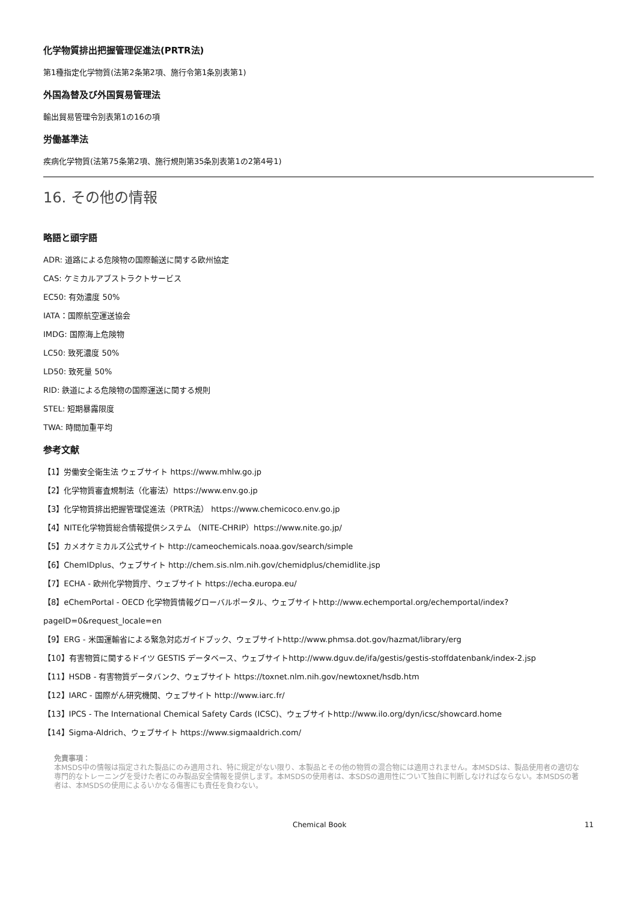化学物質排出把握管理促進法(PRTR法)
第1種指定化学物質(法第2条第2項、施行令第1条別表第1)
外国為替及び外国貿易管理法
輸出貿易管理令別表第1の16の項
労働基準法
疾病化学物質(法第75条第2項、施行規則第35条別表第1の2第4号1)
16. その他の情報
略語と頭字語
ADR: 道路による危険物の国際輸送に関する欧州協定
CAS: ケミカルアブストラクトサービス
EC50: 有効濃度 50%
IATA：国際航空運送協会
IMDG: 国際海上危険物
LC50: 致死濃度 50%
LD50: 致死量 50%
RID: 鉄道による危険物の国際運送に関する規則
STEL: 短期暴露限度
TWA: 時間加重平均
参考文献
【1】労働安全衛生法 ウェブサイト https://www.mhlw.go.jp
【2】化学物質審査規制法（化審法）https://www.env.go.jp
【3】化学物質排出把握管理促進法（PRTR法） https://www.chemicoco.env.go.jp
【4】NITE化学物質総合情報提供システム （NITE-CHRIP）https://www.nite.go.jp/
【5】カメオケミカルズ公式サイト http://cameochemicals.noaa.gov/search/simple
【6】ChemIDplus、ウェブサイト http://chem.sis.nlm.nih.gov/chemidplus/chemidlite.jsp
【7】ECHA - 欧州化学物質庁、ウェブサイト https://echa.europa.eu/
【8】eChemPortal - OECD 化学物質情報グローバルポータル、ウェブサイトhttp://www.echemportal.org/echemportal/index?
pageID=0&request_locale=en
【9】ERG - 米国運輸省による緊急対応ガイドブック、ウェブサイトhttp://www.phmsa.dot.gov/hazmat/library/erg
【10】有害物質に関するドイツ GESTIS データベース、ウェブサイトhttp://www.dguv.de/ifa/gestis/gestis-stoffdatenbank/index-2.jsp
【11】HSDB - 有害物質データバンク、ウェブサイト https://toxnet.nlm.nih.gov/newtoxnet/hsdb.htm
【12】IARC - 国際がん研究機関、ウェブサイト http://www.iarc.fr/
【13】IPCS - The International Chemical Safety Cards (ICSC)、ウェブサイトhttp://www.ilo.org/dyn/icsc/showcard.home
【14】Sigma-Aldrich、ウェブサイト https://www.sigmaaldrich.com/
免責事項：
本MSDS中の情報は指定された製品にのみ適用され、特に規定がない限り、本製品とその他の物質の混合物には適用されません。本MSDSは、製品使用者の適切な専門的なトレーニングを受けた者にのみ製品安全情報を提供します。本MSDSの使用者は、本SDSの適用性について独自に判断しなければならない。本MSDSの著者は、本MSDSの使用によるいかなる傷害にも責任を負わない。
Chemical Book 11